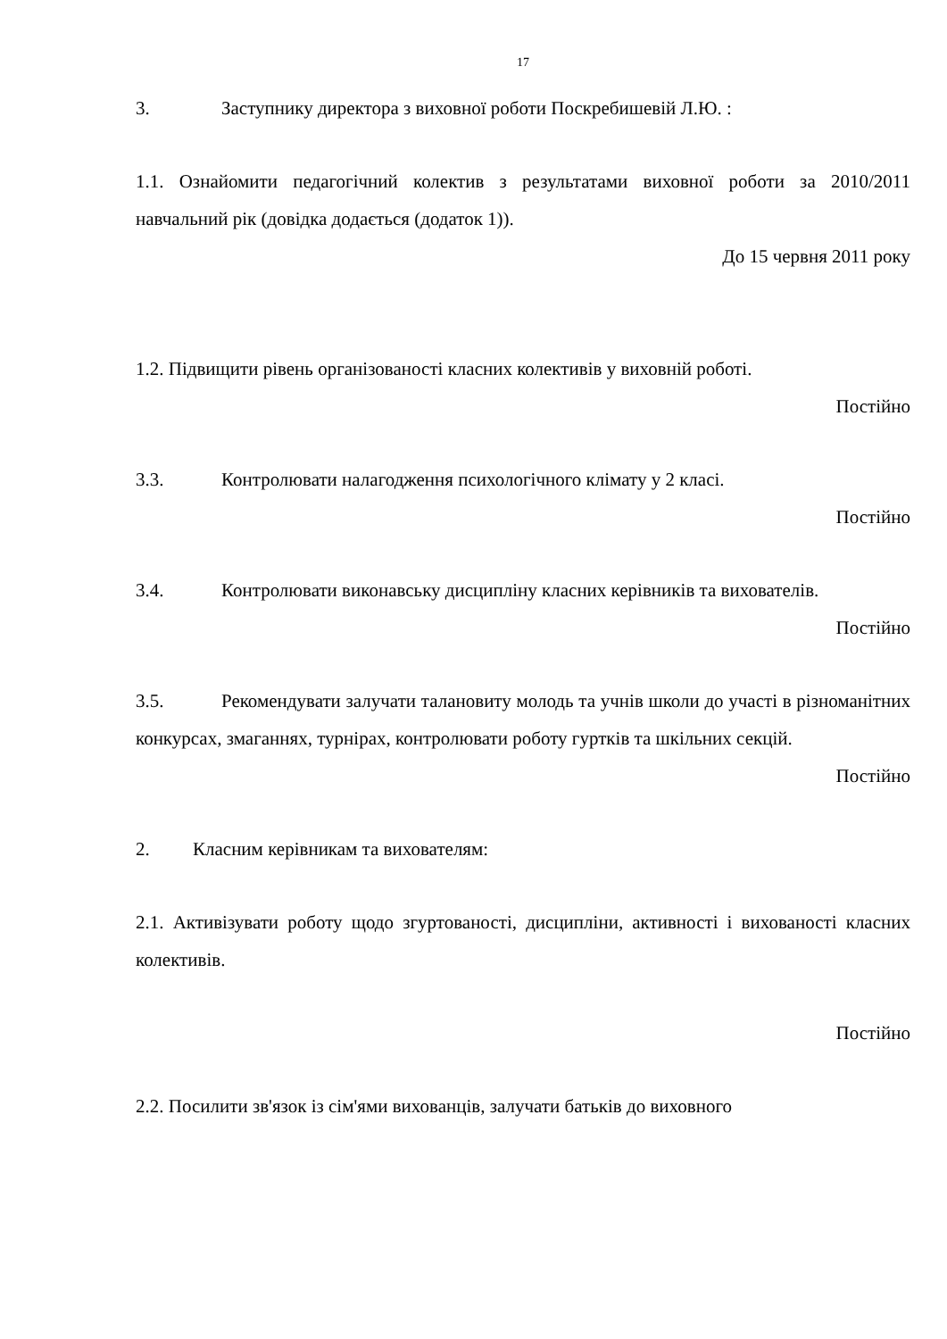17
3. Заступнику директора з виховної роботи Поскребишевій Л.Ю. :
1.1. Ознайомити педагогічний колектив з результатами виховної роботи за 2010/2011 навчальний рік (довідка додається (додаток 1)).
До 15 червня 2011 року
1.2. Підвищити рівень організованості класних колективів у виховній роботі.
Постійно
3.3. Контролювати налагодження психологічного клімату у 2 класі.
Постійно
3.4. Контролювати виконавську дисципліну класних керівників та вихователів.
Постійно
3.5. Рекомендувати залучати талановиту молодь та учнів школи до участі в різноманітних конкурсах, змаганнях, турнірах, контролювати роботу гуртків та шкільних секцій.
Постійно
2. Класним керівникам та вихователям:
2.1. Активізувати роботу щодо згуртованості, дисципліни, активності і вихованості класних колективів.
Постійно
2.2. Посилити зв'язок із сім'ями вихованців, залучати батьків до виховного